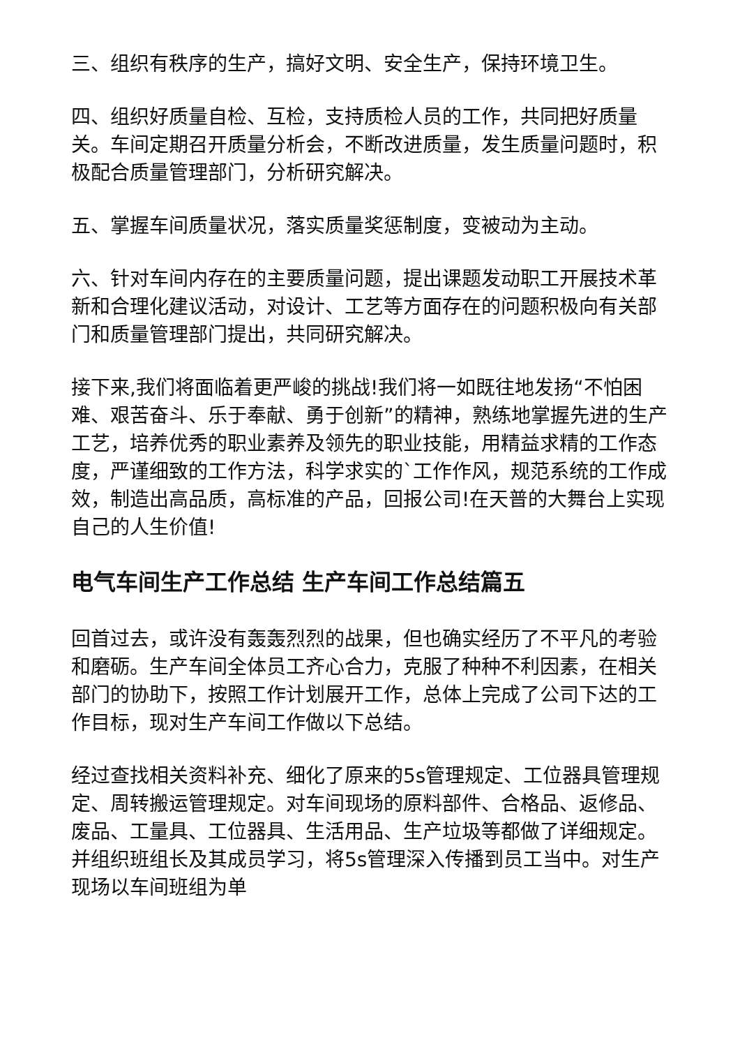三、组织有秩序的生产，搞好文明、安全生产，保持环境卫生。
四、组织好质量自检、互检，支持质检人员的工作，共同把好质量关。车间定期召开质量分析会，不断改进质量，发生质量问题时，积极配合质量管理部门，分析研究解决。
五、掌握车间质量状况，落实质量奖惩制度，变被动为主动。
六、针对车间内存在的主要质量问题，提出课题发动职工开展技术革新和合理化建议活动，对设计、工艺等方面存在的问题积极向有关部门和质量管理部门提出，共同研究解决。
接下来,我们将面临着更严峻的挑战!我们将一如既往地发扬“不怕困难、艰苦奋斗、乐于奉献、勇于创新”的精神，熟练地掌握先进的生产工艺，培养优秀的职业素养及领先的职业技能，用精益求精的工作态度，严谨细致的工作方法，科学求实的`工作作风，规范系统的工作成效，制造出高品质，高标准的产品，回报公司!在天普的大舞台上实现自己的人生价值!
电气车间生产工作总结 生产车间工作总结篇五
回首过去，或许没有轰轰烈烈的战果，但也确实经历了不平凡的考验和磨砺。生产车间全体员工齐心合力，克服了种种不利因素，在相关部门的协助下，按照工作计划展开工作，总体上完成了公司下达的工作目标，现对生产车间工作做以下总结。
经过查找相关资料补充、细化了原来的5s管理规定、工位器具管理规定、周转搬运管理规定。对车间现场的原料部件、合格品、返修品、废品、工量具、工位器具、生活用品、生产垃圾等都做了详细规定。并组织班组长及其成员学习，将5s管理深入传播到员工当中。对生产现场以车间班组为单